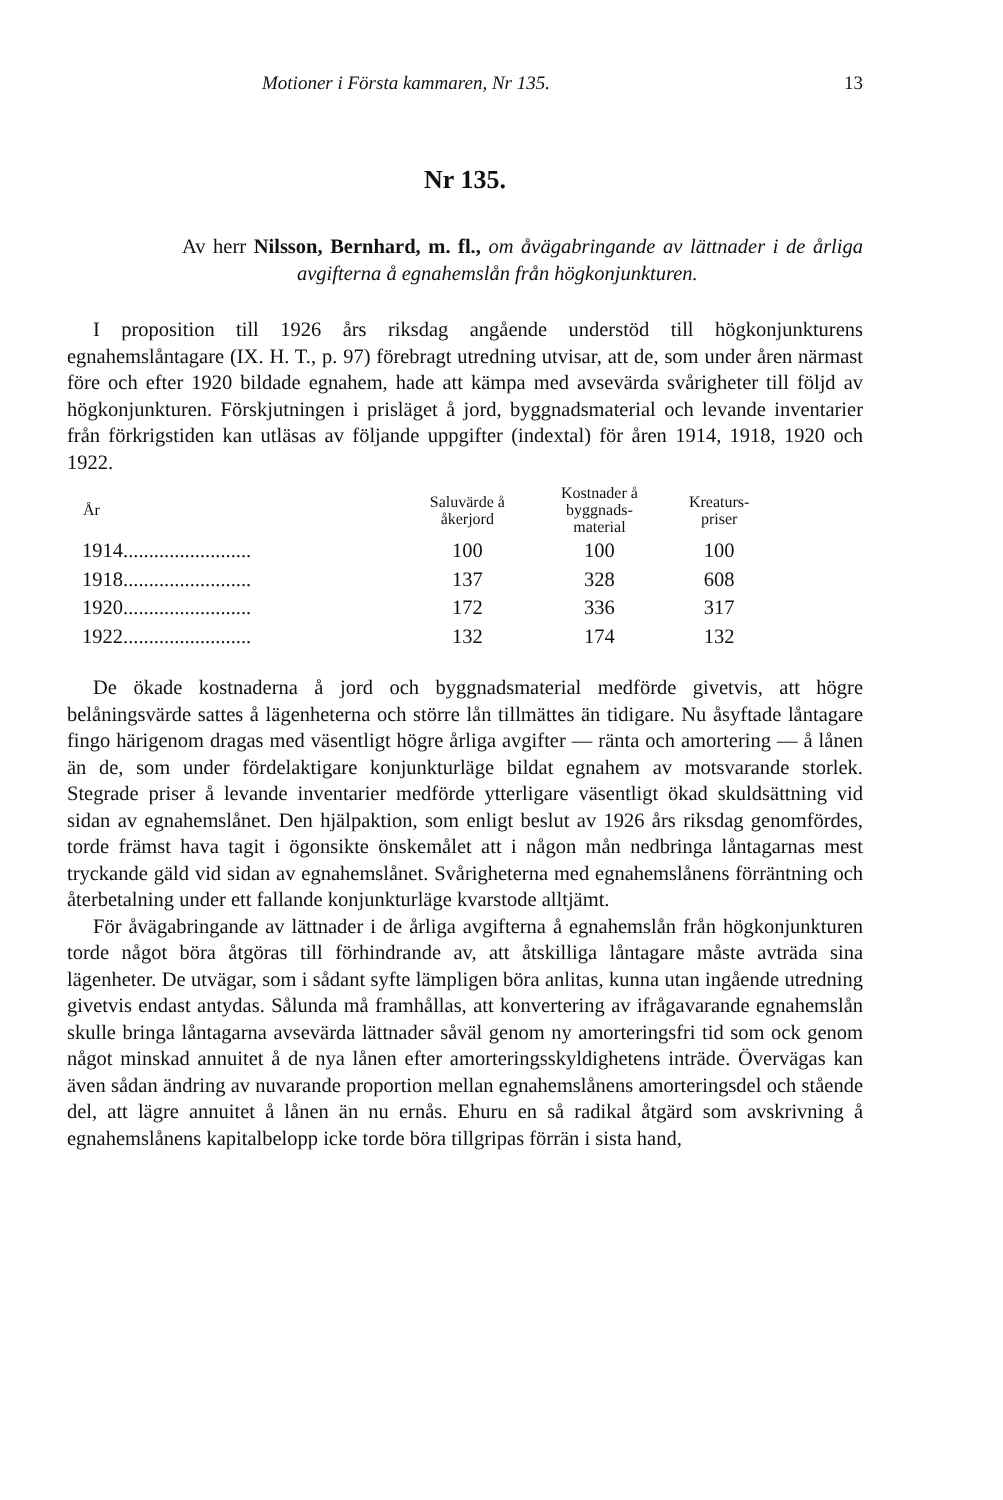Motioner i Första kammaren, Nr 135. 13
Nr 135.
Av herr Nilsson, Bernhard, m. fl., om åvägabringande av lättnader i de årliga avgifterna å egnahemslån från högkonjunkturen.
I proposition till 1926 års riksdag angående understöd till högkonjunkturens egnahemslåntagare (IX. H. T., p. 97) förebragt utredning utvisar, att de, som under åren närmast före och efter 1920 bildade egnahem, hade att kämpa med avsevärda svårigheter till följd av högkonjunkturen. Förskjutningen i prisläget å jord, byggnadsmaterial och levande inventarier från förkrigstiden kan utläsas av följande uppgifter (indextal) för åren 1914, 1918, 1920 och 1922.
| År | Saluvärde å åkerjord | Kostnader å byggnads- material | Kreaturs- priser |
| --- | --- | --- | --- |
| 1914......................... | 100 | 100 | 100 |
| 1918......................... | 137 | 328 | 608 |
| 1920......................... | 172 | 336 | 317 |
| 1922......................... | 132 | 174 | 132 |
De ökade kostnaderna å jord och byggnadsmaterial medförde givetvis, att högre belåningsvärde sattes å lägenheterna och större lån tillmättes än tidigare. Nu åsyftade låntagare fingo härigenom dragas med väsentligt högre årliga avgifter — ränta och amortering — å lånen än de, som under fördelaktigare konjunkturläge bildat egnahem av motsvarande storlek. Stegrade priser å levande inventarier medförde ytterligare väsentligt ökad skuldsättning vid sidan av egnahemslånet. Den hjälpaktion, som enligt beslut av 1926 års riksdag genomfördes, torde främst hava tagit i ögonsikte önskemålet att i någon mån nedbringa låntagarnas mest tryckande gäld vid sidan av egnahemslånet. Svårigheterna med egnahemslånens förräntning och återbetalning under ett fallande konjunkturläge kvarstode alltjämt.
För åvägabringande av lättnader i de årliga avgifterna å egnahemslån från högkonjunkturen torde något böra åtgöras till förhindrande av, att åtskilliga låntagare måste avträda sina lägenheter. De utvägar, som i sådant syfte lämpligen böra anlitas, kunna utan ingående utredning givetvis endast antydas. Sålunda må framhållas, att konvertering av ifrågavarande egnahemslån skulle bringa låntagarna avsevärda lättnader såväl genom ny amorteringsfri tid som ock genom något minskad annuitet å de nya lånen efter amorteringsskyldighetens inträde. Övervägas kan även sådan ändring av nuvarande proportion mellan egnahemslånens amorteringsdel och stående del, att lägre annuitet å lånen än nu ernås. Ehuru en så radikal åtgärd som avskrivning å egnahemslånens kapitalbelopp icke torde böra tillgripas förrän i sista hand,